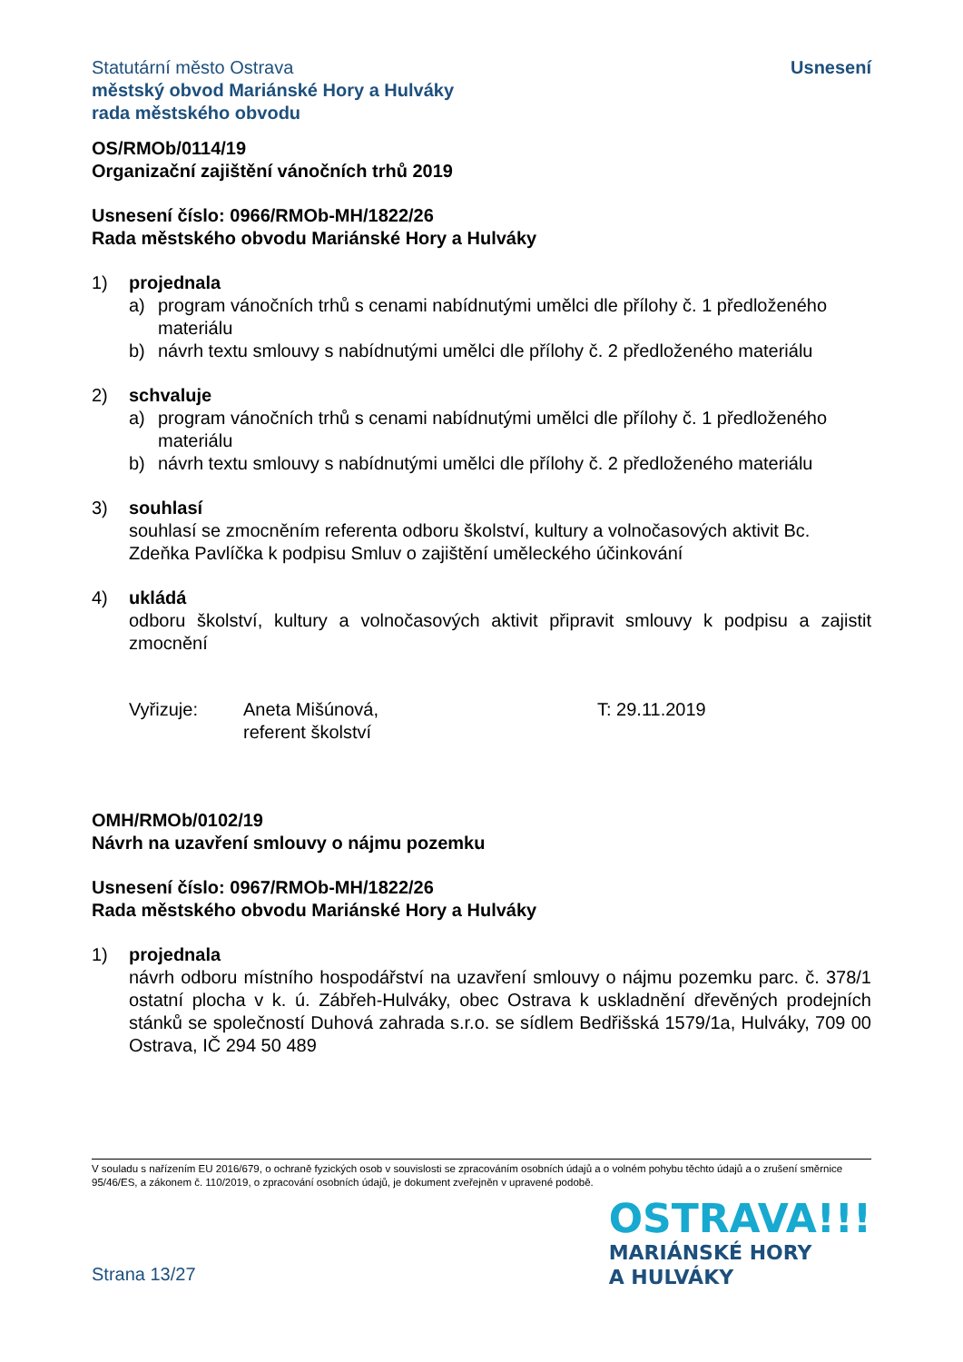Statutární město Ostrava
městský obvod Mariánské Hory a Hulváky
rada městského obvodu
Usnesení
OS/RMOb/0114/19
Organizační zajištění vánočních trhů 2019
Usnesení číslo: 0966/RMOb-MH/1822/26
Rada městského obvodu Mariánské Hory a Hulváky
1) projednala
a) program vánočních trhů s cenami nabídnutými umělci dle přílohy č. 1 předloženého materiálu
b) návrh textu smlouvy s nabídnutými umělci dle přílohy č. 2 předloženého materiálu
2) schvaluje
a) program vánočních trhů s cenami nabídnutými umělci dle přílohy č. 1 předloženého materiálu
b) návrh textu smlouvy s nabídnutými umělci dle přílohy č. 2 předloženého materiálu
3) souhlasí
souhlasí se zmocněním referenta odboru školství, kultury a volnočasových aktivit Bc. Zdeňka Pavlíčka k podpisu Smluv o zajištění uměleckého účinkování
4) ukládá
odboru školství, kultury a volnočasových aktivit připravit smlouvy k podpisu a zajistit zmocnění
Vyřizuje: Aneta Mišúnová,
referent školství
T: 29.11.2019
OMH/RMOb/0102/19
Návrh na uzavření smlouvy o nájmu pozemku
Usnesení číslo: 0967/RMOb-MH/1822/26
Rada městského obvodu Mariánské Hory a Hulváky
1) projednala
návrh odboru místního hospodářství na uzavření smlouvy o nájmu pozemku parc. č. 378/1 ostatní plocha v k. ú. Zábřeh-Hulváky, obec Ostrava k uskladnění dřevěných prodejních stánků se společností Duhová zahrada s.r.o. se sídlem Bedřišská 1579/1a, Hulváky, 709 00 Ostrava, IČ 294 50 489
V souladu s nařízením EU 2016/679, o ochraně fyzických osob v souvislosti se zpracováním osobních údajů a o volném pohybu těchto údajů a o zrušení směrnice 95/46/ES, a zákonem č. 110/2019, o zpracování osobních údajů, je dokument zveřejněn v upravené podobě.
Strana 13/27
OSTRAVA!!!
MARIÁNSKÉ HORY
A HULVÁKY